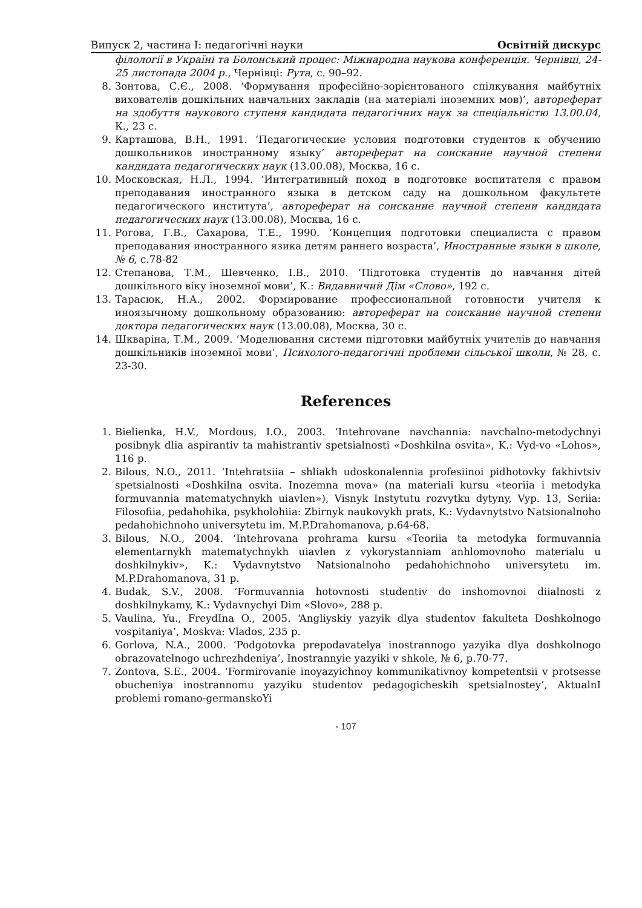Випуск 2, частина I: педагогічні науки Освітній дискурс
філології в Україні та Болонський процес: Міжнародна наукова конференція. Чернівці, 24-25 листопада 2004 р., Чернівці: Рута, с. 90–92.
8. Зонтова, С.Є., 2008. ‘Формування професійно-зорієнтованого спілкування майбутніх вихователів дошкільних навчальних закладів (на матеріалі іноземних мов)’, автореферат на здобуття наукового ступеня кандидата педагогічних наук за спеціальністю 13.00.04, К., 23 с.
9. Карташова, В.Н., 1991. ‘Педагогические условия подготовки студентов к обучению дошкольников иностранному языку’ автореферат на соискание научной степени кандидата педагогических наук (13.00.08), Москва, 16 с.
10. Московская, Н.Л., 1994. ‘Интегративный поход в подготовке воспитателя с правом преподавания иностранного языка в детском саду на дошкольном факультете педагогического института’, автореферат на соискание научной степени кандидата педагогических наук (13.00.08), Москва, 16 с.
11. Рогова, Г.В., Сахарова, Т.Е., 1990. ‘Концепция подготовки специалиста с правом преподавания иностранного язика детям раннего возраста’, Иностранные языки в школе, № 6, с.78-82
12. Степанова, Т.М., Шевченко, І.В., 2010. ‘Підготовка студентів до навчання дітей дошкільного віку іноземної мови’, К.: Видавничий Дім «Слово», 192 с.
13. Тарасюк, Н.А., 2002. Формирование профессиональной готовности учителя к иноязычному дошкольному образованию: автореферат на соискание научной степени доктора педагогических наук (13.00.08), Москва, 30 с.
14. Шкваріна, Т.М., 2009. ‘Моделювання системи підготовки майбутніх учителів до навчання дошкільників іноземної мови’, Психолого-педагогічні проблеми сільської школи, № 28, с. 23-30.
References
1. Bielienka, H.V., Mordous, I.O., 2003. ‘Intehrovane navchannia: navchalno-metodychnyi posibnyk dlia aspirantiv ta mahistrantiv spetsialnosti «Doshkilna osvita», K.: Vyd-vo «Lohos», 116 p.
2. Bilous, N.O., 2011. ‘Intehratsiia – shliakh udoskonalennia profesiinoi pidhotovky fakhivtsiv spetsialnosti «Doshkilna osvita. Inozemna mova» (na materiali kursu «teoriia i metodyka formuvannia matematychnykh uiavlen»), Visnyk Instytutu rozvytku dytyny, Vyp. 13, Seriia: Filosofiia, pedahohika, psykholohiia: Zbirnyk naukovykh prats, K.: Vydavnytstvo Natsionalnoho pedahohichnoho universytetu im. M.P.Drahomanova, p.64-68.
3. Bilous, N.O., 2004. ‘Intehrovana prohrama kursu «Teoriia ta metodyka formuvannia elementarnykh matematychnykh uiavlen z vykorystanniam anhlomovnoho materialu u doshkilnykiv», K.: Vydavnytstvo Natsionalnoho pedahohichnoho universytetu im. M.P.Drahomanova, 31 p.
4. Budak, S.V., 2008. ‘Formuvannia hotovnosti studentiv do inshomovnoi diialnosti z doshkilnykamy, K.: Vydavnychyi Dim «Slovo», 288 p.
5. Vaulina, Yu., FreydIna O., 2005. ‘Angliyskiy yazyik dlya studentov fakulteta Doshkolnogo vospitaniya’, Moskva: Vlados, 235 p.
6. Gorlova, N.A., 2000. ‘Podgotovka prepodavatelya inostrannogo yazyika dlya doshkolnogo obrazovatelnogo uchrezhdeniya’, Inostrannyie yazyiki v shkole, № 6, p.70-77.
7. Zontova, S.E., 2004. ‘Formirovanie inoyazyichnoy kommunikativnoy kompetentsii v protsesse obucheniya inostrannomu yazyiku studentov pedagogicheskih spetsialnostey’, AktualnI problemi romano-germanskoYi
- 107